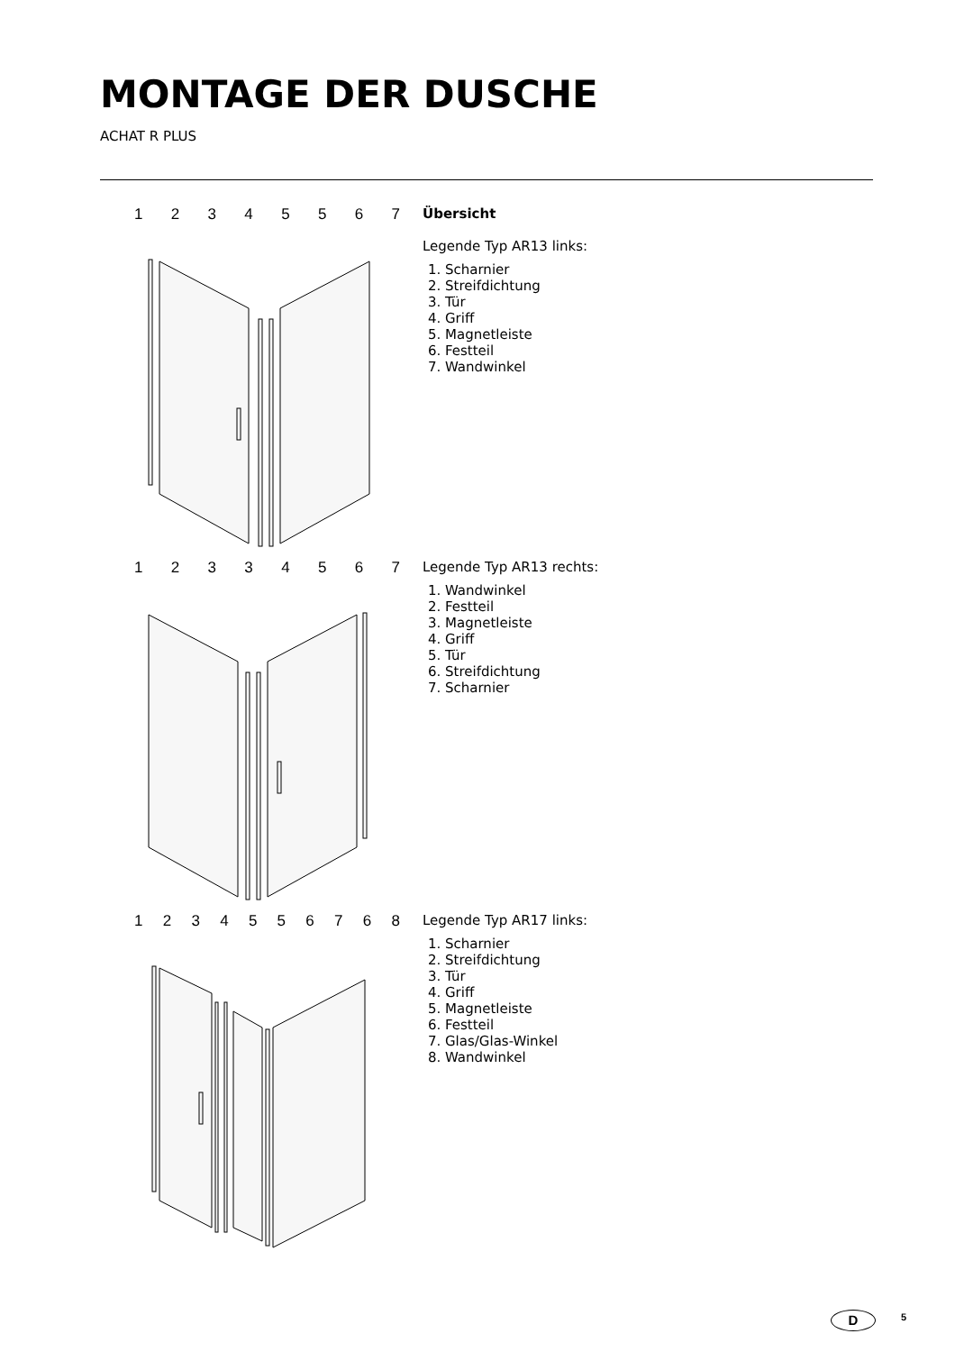MONTAGE DER DUSCHE
ACHAT R PLUS
12345567
Übersicht
Legende Typ AR13 links:
1. Scharnier
2. Streifdichtung
3. Tür
4. Griff
5. Magnetleiste
6. Festteil
7. Wandwinkel
12334567
Legende Typ AR13 rechts:
1. Wandwinkel
2. Festteil
3. Magnetleiste
4. Griff
5. Tür
6. Streifdichtung
7. Scharnier
1234556768
Legende Typ AR17 links:
1. Scharnier
2. Streifdichtung
3. Tür
4. Griff
5. Magnetleiste
6. Festteil
7. Glas/Glas-Winkel
8. Wandwinkel
D 5